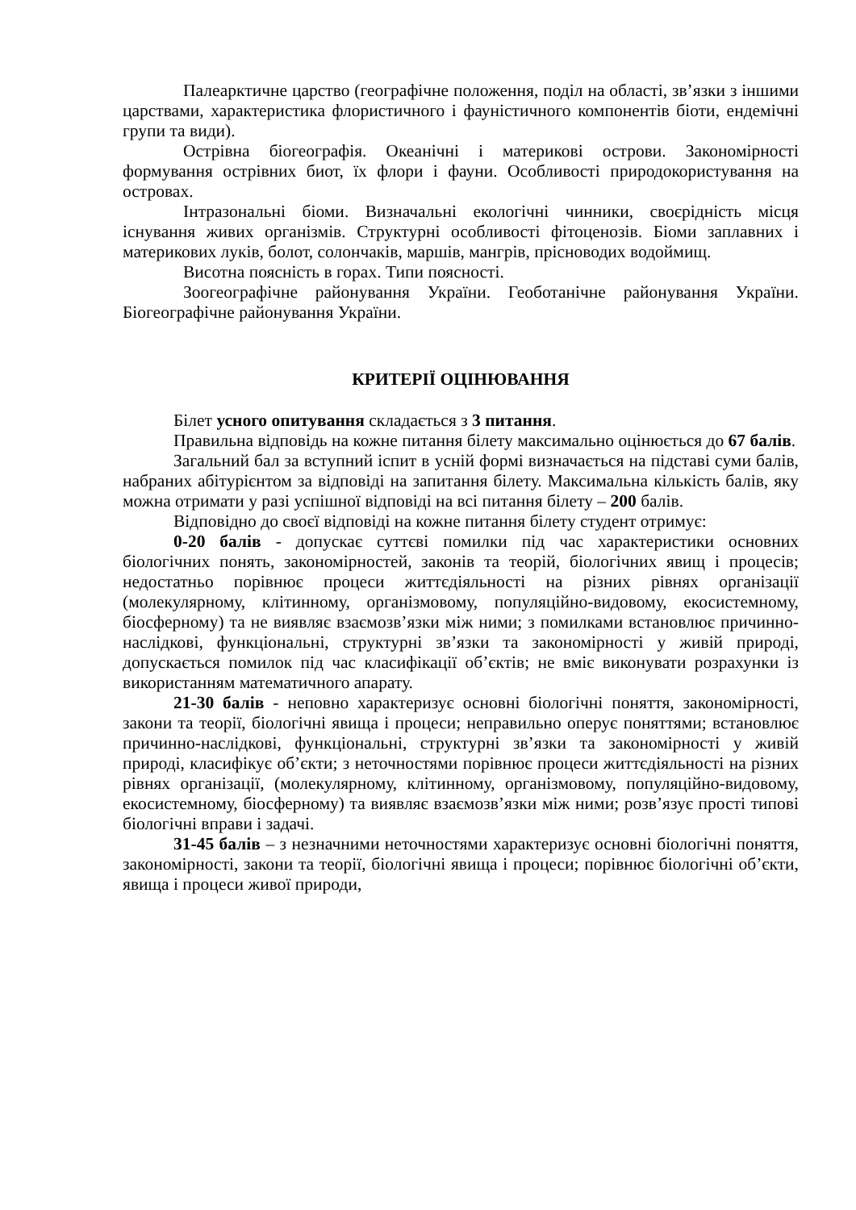Палеарктичне царство (географічне положення, поділ на області, зв’язки з іншими царствами, характеристика флористичного і фауністичного компонентів біоти, ендемічні групи та види).
Острівна біогеографія. Океанічні і материкові острови. Закономірності формування острівних биот, їх флори і фауни. Особливості природокористування на островах.
Інтразональні біоми. Визначальні екологічні чинники, своєрідність місця існування живих організмів. Структурні особливості фітоценозів. Біоми заплавних і материкових луків, болот, солончаків, маршів, мангрів, прісноводих водоймищ.
Висотна поясність в горах. Типи поясності.
Зоогеографічне районування України. Геоботанічне районування України. Біогеографічне районування України.
КРИТЕРІЇ ОЦІНЮВАННЯ
Білет усного опитування складається з 3 питання.
Правильна відповідь на кожне питання білету максимально оцінюється до 67 балів.
Загальний бал за вступний іспит в усній формі визначається на підставі суми балів, набраних абітурієнтом за відповіді на запитання білету. Максимальна кількість балів, яку можна отримати у разі успішної відповіді на всі питання білету – 200 балів.
Відповідно до своєї відповіді на кожне питання білету студент отримує:
0-20 балів - допускає суттєві помилки під час характеристики основних біологічних понять, закономірностей, законів та теорій, біологічних явищ і процесів; недостатньо порівнює процеси життєдіяльності на різних рівнях організації (молекулярному, клітинному, організмовому, популяційно-видовому, екосистемному, біосферному) та не виявляє взаємозв’язки між ними; з помилками встановлює причинно-наслідкові, функціональні, структурні зв’язки та закономірності у живій природі, допускається помилок під час класифікації об’єктів; не вміє виконувати розрахунки із використанням математичного апарату.
21-30 балів - неповно характеризує основні біологічні поняття, закономірності, закони та теорії, біологічні явища і процеси; неправильно оперує поняттями; встановлює причинно-наслідкові, функціональні, структурні зв’язки та закономірності у живій природі, класифікує об’єкти; з неточностями порівнює процеси життєдіяльності на різних рівнях організації, (молекулярному, клітинному, організмовому, популяційно-видовому, екосистемному, біосферному) та виявляє взаємозв’язки між ними; розв’язує прості типові біологічні вправи і задачі.
31-45 балів – з незначними неточностями характеризує основні біологічні поняття, закономірності, закони та теорії, біологічні явища і процеси; порівнює біологічні об’єкти, явища і процеси живої природи,